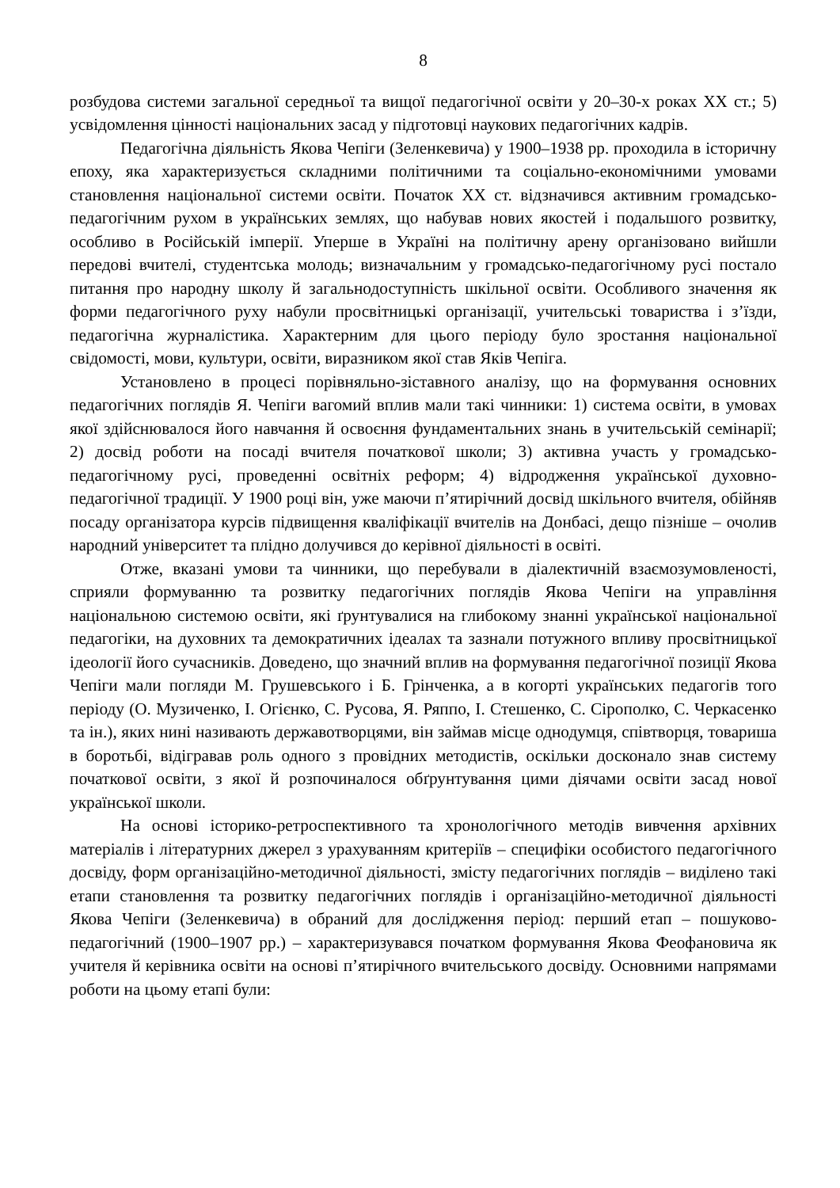8
розбудова системи загальної середньої та вищої педагогічної освіти у 20–30-х роках XX ст.; 5) усвідомлення цінності національних засад у підготовці наукових педагогічних кадрів.
Педагогічна діяльність Якова Чепіги (Зеленкевича) у 1900–1938 рр. проходила в історичну епоху, яка характеризується складними політичними та соціально-економічними умовами становлення національної системи освіти. Початок XX ст. відзначився активним громадсько-педагогічним рухом в українських землях, що набував нових якостей і подальшого розвитку, особливо в Російській імперії. Уперше в Україні на політичну арену організовано вийшли передові вчителі, студентська молодь; визначальним у громадсько-педагогічному русі постало питання про народну школу й загальнодоступність шкільної освіти. Особливого значення як форми педагогічного руху набули просвітницькі організації, учительські товариства і з’їзди, педагогічна журналістика. Характерним для цього періоду було зростання національної свідомості, мови, культури, освіти, виразником якої став Яків Чепіга.
Установлено в процесі порівняльно-зіставного аналізу, що на формування основних педагогічних поглядів Я. Чепіги вагомий вплив мали такі чинники: 1) система освіти, в умовах якої здійснювалося його навчання й освоєння фундаментальних знань в учительській семінарії; 2) досвід роботи на посаді вчителя початкової школи; 3) активна участь у громадсько-педагогічному русі, проведенні освітніх реформ; 4) відродження української духовно-педагогічної традиції. У 1900 році він, уже маючи п’ятирічний досвід шкільного вчителя, обійняв посаду організатора курсів підвищення кваліфікації вчителів на Донбасі, дещо пізніше – очолив народний університет та плідно долучився до керівної діяльності в освіті.
Отже, вказані умови та чинники, що перебували в діалектичній взаємозумовленості, сприяли формуванню та розвитку педагогічних поглядів Якова Чепіги на управління національною системою освіти, які ґрунтувалися на глибокому знанні української національної педагогіки, на духовних та демократичних ідеалах та зазнали потужного впливу просвітницької ідеології його сучасників. Доведено, що значний вплив на формування педагогічної позиції Якова Чепіги мали погляди М. Грушевського і Б. Грінченка, а в когорті українських педагогів того періоду (О. Музиченко, І. Огієнко, С. Русова, Я. Ряппо, І. Стешенко, С. Сірополко, С. Черкасенко та ін.), яких нині називають державотворцями, він займав місце однодумця, співтворця, товариша в боротьбі, відігравав роль одного з провідних методистів, оскільки досконало знав систему початкової освіти, з якої й розпочиналося обґрунтування цими діячами освіти засад нової української школи.
На основі історико-ретроспективного та хронологічного методів вивчення архівних матеріалів і літературних джерел з урахуванням критеріїв – специфіки особистого педагогічного досвіду, форм організаційно-методичної діяльності, змісту педагогічних поглядів – виділено такі етапи становлення та розвитку педагогічних поглядів і організаційно-методичної діяльності Якова Чепіги (Зеленкевича) в обраний для дослідження період: перший етап – пошуково-педагогічний (1900–1907 рр.) – характеризувався початком формування Якова Феофановича як учителя й керівника освіти на основі п’ятирічного вчительського досвіду. Основними напрямами роботи на цьому етапі були: